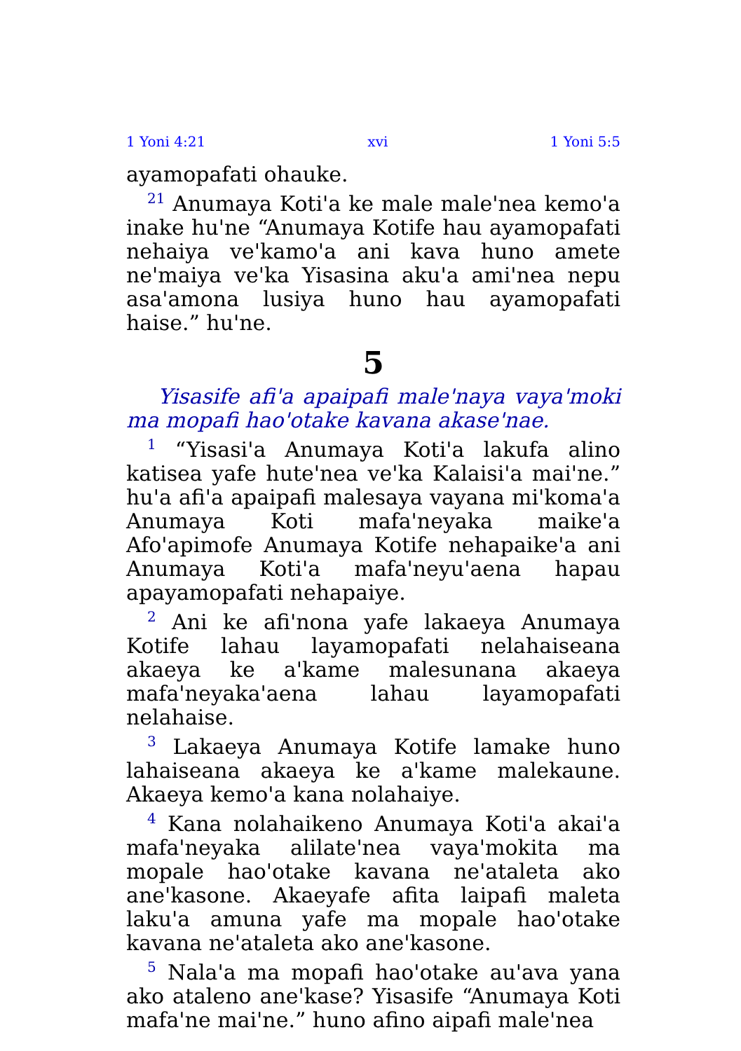1 Yoni 4:21 xvi 1 Yoni 5:5
ayamopafati ohauke.
<sup>21</sup> Anumaya Koti'a ke male male'nea kemo'a inake hu'ne “Anumaya Kotife hau ayamopafati nehaiya ve'kamo'a ani kava huno amete ne'maiya ve'ka Yisasina aku'a ami'nea nepu asa'amona lusiya huno hau ayamopafati haise.” hu'ne.
5
Yisasife afi'a apaipafi male'naya vaya'moki ma mopafi hao'otake kavana akase'nae.
<sup>1</sup> “Yisasi'a Anumaya Koti'a lakufa alino katisea yafe hute'nea ve'ka Kalaisi'a mai'ne.” hu'a afi'a apaipafi malesaya vayana mi'koma'a Anumaya Koti mafa'neyaka maike'a Afo'apimofe Anumaya Kotife nehapaike'a ani Anumaya Koti'a mafa'neyu'aena hapau apayamopafati nehapaiye.
<sup>2</sup> Ani ke afi'nona yafe lakaeya Anumaya Kotife lahau layamopafati nelahaiseana akaeya ke a'kame malesunana akaeya mafa'neyaka'aena lahau layamopafati nelahaise.
<sup>3</sup> Lakaeya Anumaya Kotife lamake huno lahaiseana akaeya ke a'kame malekaune. Akaeya kemo'a kana nolahaiye.
<sup>4</sup> Kana nolahaikeno Anumaya Koti'a akai'a mafa'neyaka alilate'nea vaya'mokita ma mopale hao'otake kavana ne'ataleta ako ane'kasone. Akaeyafe afita laipafi maleta laku'a amuna yafe ma mopale hao'otake kavana ne'ataleta ako ane'kasone.
<sup>5</sup> Nala'a ma mopafi hao'otake au'ava yana ako ataleno ane'kase? Yisasife “Anumaya Koti mafa'ne mai'ne.” huno afino aipafi male'nea